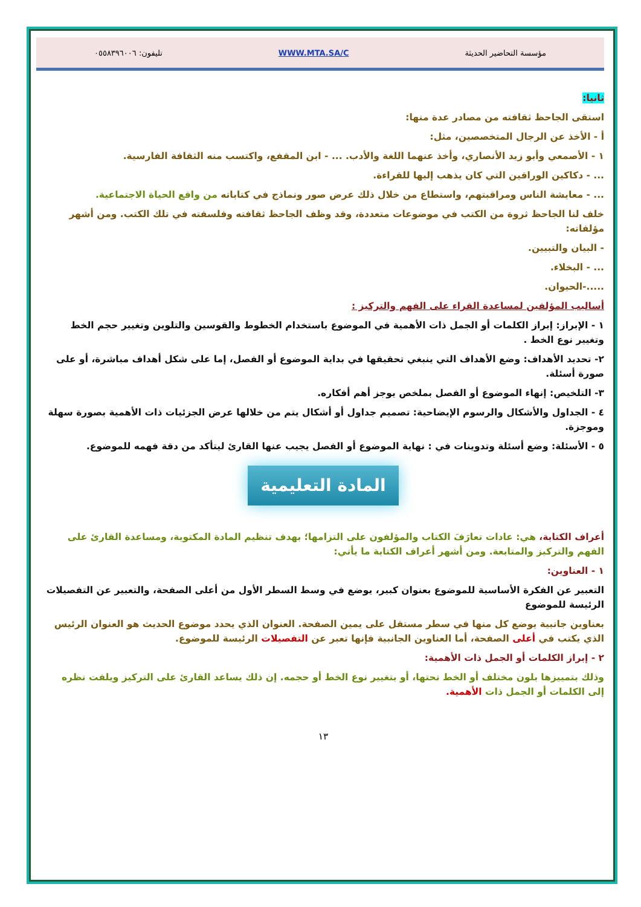مؤسسة التحاضير الحديثة WWW.MTA.SA/C تليفون: ٠٥٥٨٣٩٦٠٠٦
ثانيا:
استقى الجاحظ ثقافته من مصادر عدة منها:
أ - الأخذ عن الرجال المتخصصين، مثل:
١ - الأصمعي وأبو زيد الأنصاري، وأخذ عنهما اللغة والأدب. ... - ابن المقفع، واكتسب منه الثقافة الفارسية.
... - دكاكين الوراقين التي كان يذهب إليها للقراءة.
... - معايشة الناس ومراقبتهم، واستطاع من خلال ذلك عرض صور ونماذج في كتاباته من واقع الحياة الاجتماعية.
خلف لنا الجاحظ ثروة من الكتب في موضوعات متعددة، وقد وظف الجاحظ ثقافته وفلسفته في تلك الكتب. ومن أشهر مؤلفاته:
- البيان والتبيين.
... - البخلاء.
.....-الحيوان.
أساليب المؤلفين لمساعدة القراء على الفهم والتركيز :
١ - الإبراز: إبراز الكلمات أو الجمل ذات الأهمية في الموضوع باستخدام الخطوط والقوسين والتلوين وتغيير حجم الخط وتغيير نوع الخط .
٢- تحديد الأهداف: وضع الأهداف التي ينبغي تحقيقها في بداية الموضوع أو الفصل، إما على شكل أهداف مباشرة، أو على صورة أسئلة.
٣- التلخيص: إنهاء الموضوع أو الفصل بملخص يوجز أهم أفكاره.
٤ - الجداول والأشكال والرسوم الإيضاحية: تصميم جداول أو أشكال يتم من خلالها عرض الجزئيات ذات الأهمية بصورة سهلة وموجزة.
٥ - الأسئلة: وضع أسئلة وتدوينات في : نهاية الموضوع أو الفصل يجيب عنها القارئ ليتأكد من دقة فهمه للموضوع.
المادة التعليمية
أعراف الكتابة، هي: عادات تعارَفَ الكتاب والمؤلفون على التزامها؛ بهدف تنظيم المادة المكتوبة، ومساعدة القارئ على الفهم والتركيز والمتابعة. ومن أشهر أعراف الكتابة ما يأتي:
١ - العناوين:
التعبير عن الفكرة الأساسية للموضوع بعنوان كبير، يوضع في وسط السطر الأول من أعلى الصفحة، والتعبير عن التفصيلات الرئيسة للموضوع
بعناوين جانبية يوضع كل منها في سطر مستقل على يمين الصفحة. العنوان الذي يحدد موضوع الحديث هو العنوان الرئيس الذي يكتب في أعلى الصفحة، أما العناوين الجانبية فإنها تعبر عن التفصيلات الرئيسة للموضوع.
٢ - إبراز الكلمات أو الجمل ذات الأهمية:
وذلك بتمييزها بلون مختلف أو الخط تحتها، أو بتغيير نوع الخط أو حجمه. إن ذلك يساعد القارئ على التركيز ويلفت نظره إلى الكلمات أو الجمل ذات الأهمية.
١٣